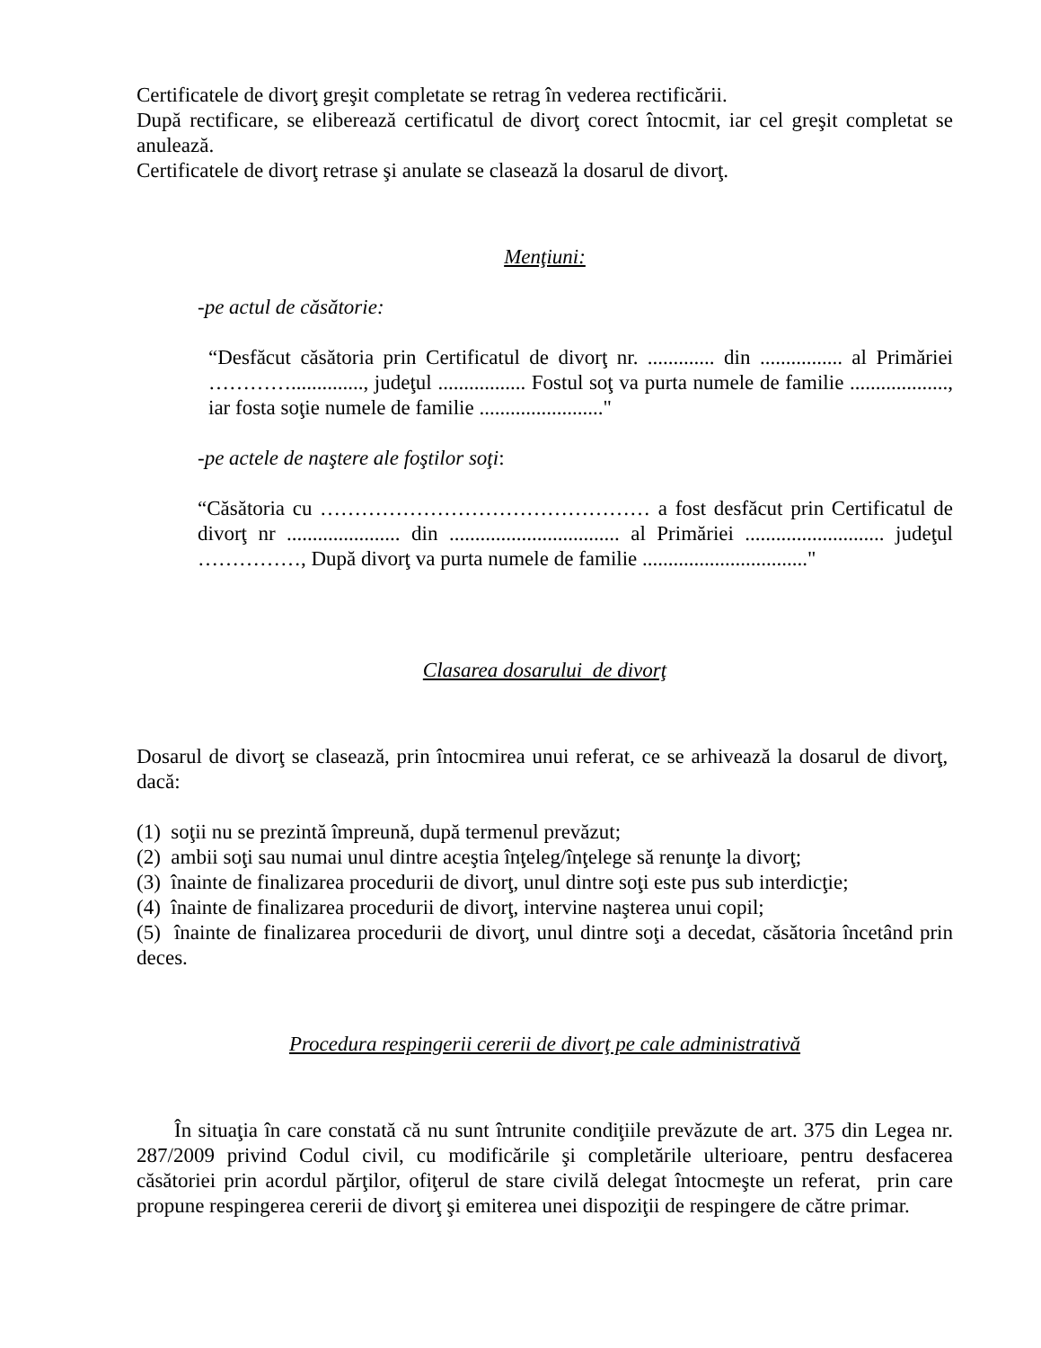Certificatele de divorţ greşit completate se retrag în vederea rectificării.
După rectificare, se eliberează certificatul de divorţ corect întocmit, iar cel greşit completat se anulează.
Certificatele de divorţ retrase şi anulate se clasează la dosarul de divorţ.
Menţiuni:
-pe actul de căsătorie:
“Desfăcut căsătoria prin Certificatul de divorţ nr. ............. din ................ al Primăriei ………….............., judeţul ................. Fostul soţ va purta numele de familie ..................., iar fosta soţie numele de familie ........................"
-pe actele de naştere ale foştilor soţi:
“Căsătoria cu ………………………………………… a fost desfăcut prin Certificatul de divorţ nr ...................... din ................................. al Primăriei ........................... judeţul ……………, După divorţ va purta numele de familie ................................"
Clasarea dosarului de divorţ
Dosarul de divorţ se clasează, prin întocmirea unui referat, ce se arhivează la dosarul de divorţ, dacă:
(1) soţii nu se prezintă împreună, după termenul prevăzut;
(2) ambii soţi sau numai unul dintre aceştia înţeleg/înţelege să renunţe la divorţ;
(3) înainte de finalizarea procedurii de divorţ, unul dintre soţi este pus sub interdicţie;
(4) înainte de finalizarea procedurii de divorţ, intervine naşterea unui copil;
(5) înainte de finalizarea procedurii de divorţ, unul dintre soţi a decedat, căsătoria încetând prin deces.
Procedura respingerii cererii de divorţ pe cale administrativă
În situaţia în care constată că nu sunt întrunite condiţiile prevăzute de art. 375 din Legea nr. 287/2009 privind Codul civil, cu modificările şi completările ulterioare, pentru desfacerea căsătoriei prin acordul părţilor, ofiţerul de stare civilă delegat întocmeşte un referat, prin care propune respingerea cererii de divorţ şi emiterea unei dispoziţii de respingere de către primar.